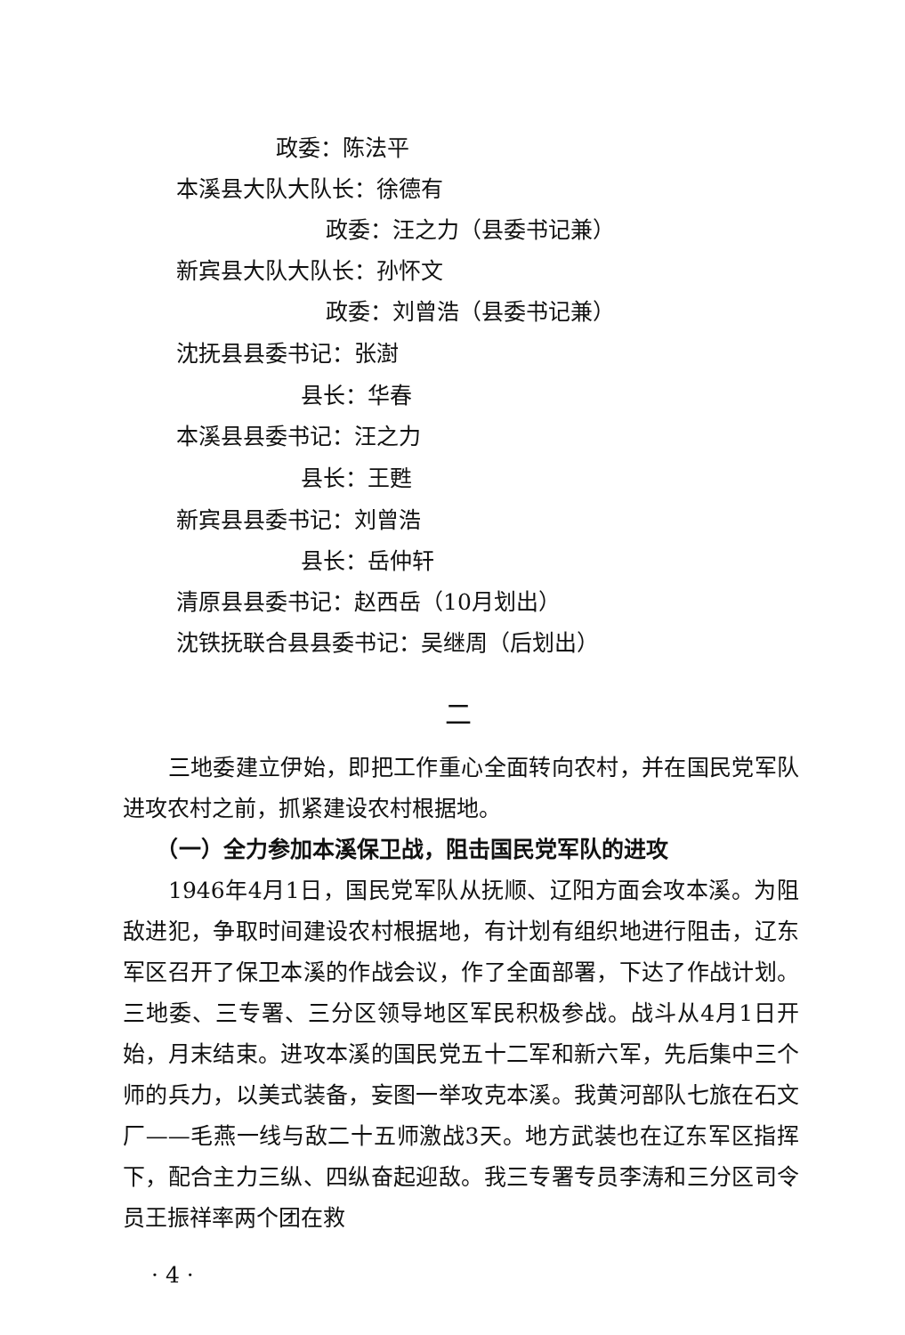政委：陈法平
本溪县大队大队长：徐德有
政委：汪之力（县委书记兼）
新宾县大队大队长：孙怀文
政委：刘曾浩（县委书记兼）
沈抚县县委书记：张澍
县长：华春
本溪县县委书记：汪之力
县长：王甦
新宾县县委书记：刘曾浩
县长：岳仲轩
清原县县委书记：赵西岳（10月划出）
沈铁抚联合县县委书记：吴继周（后划出）
二
　　三地委建立伊始，即把工作重心全面转向农村，并在国民党军队进攻农村之前，抓紧建设农村根据地。
　　（一）全力参加本溪保卫战，阻击国民党军队的进攻
　　1946年4月1日，国民党军队从抚顺、辽阳方面会攻本溪。为阻敌进犯，争取时间建设农村根据地，有计划有组织地进行阻击，辽东军区召开了保卫本溪的作战会议，作了全面部署，下达了作战计划。三地委、三专署、三分区领导地区军民积极参战。战斗从4月1日开始，月末结束。进攻本溪的国民党五十二军和新六军，先后集中三个师的兵力，以美式装备，妄图一举攻克本溪。我黄河部队七旅在石文厂——毛燕一线与敌二十五师激战3天。地方武装也在辽东军区指挥下，配合主力三纵、四纵奋起迎敌。我三专署专员李涛和三分区司令员王振祥率两个团在救
· 4 ·